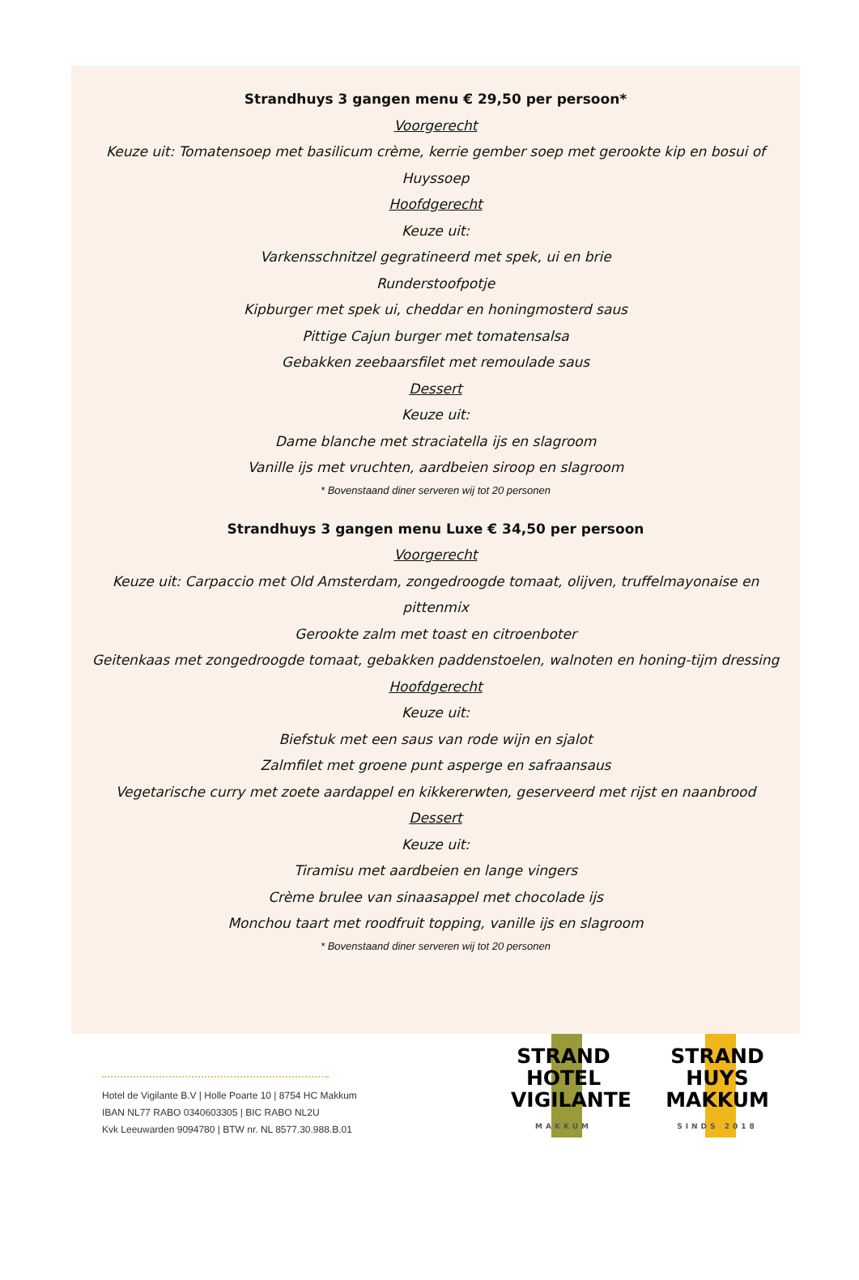Strandhuys 3 gangen menu € 29,50 per persoon*
Voorgerecht
Keuze uit: Tomatensoep met basilicum crème, kerrie gember soep met gerookte kip en bosui of Huyssoep
Hoofdgerecht
Keuze uit:
Varkensschnitzel gegratineerd met spek, ui en brie
Runderstoofpotje
Kipburger met spek ui, cheddar en honingmosterd saus
Pittige Cajun burger met tomatensalsa
Gebakken zeebaarsfilet met remoulade saus
Dessert
Keuze uit:
Dame blanche met straciatella ijs en slagroom
Vanille ijs met vruchten, aardbeien siroop en slagroom
* Bovenstaand diner serveren wij tot 20 personen
Strandhuys 3 gangen menu Luxe € 34,50 per persoon
Voorgerecht
Keuze uit: Carpaccio met Old Amsterdam, zongedroogde tomaat, olijven, truffelmayonaise en pittenmix
Gerookte zalm met toast en citroenboter
Geitenkaas met zongedroogde tomaat, gebakken paddenstoelen, walnoten en honing-tijm dressing
Hoofdgerecht
Keuze uit:
Biefstuk met een saus van rode wijn en sjalot
Zalmfilet met groene punt asperge en safraansaus
Vegetarische curry met zoete aardappel en kikkererwten, geserveerd met rijst en naanbrood
Dessert
Keuze uit:
Tiramisu met aardbeien en lange vingers
Crème brulee van sinaasappel met chocolade ijs
Monchou taart met roodfruit topping, vanille ijs en slagroom
* Bovenstaand diner serveren wij tot 20 personen
Hotel de Vigilante B.V | Holle Poarte 10 | 8754 HC Makkum
IBAN NL77 RABO 0340603305 | BIC RABO NL2U
Kvk Leeuwarden 9094780 | BTW nr. NL 8577.30.988.B.01
STRAND
HOTEL
VIGILANTE
MAKKUM
STRAND
HUYS
MAKKUM
SINDS 2018